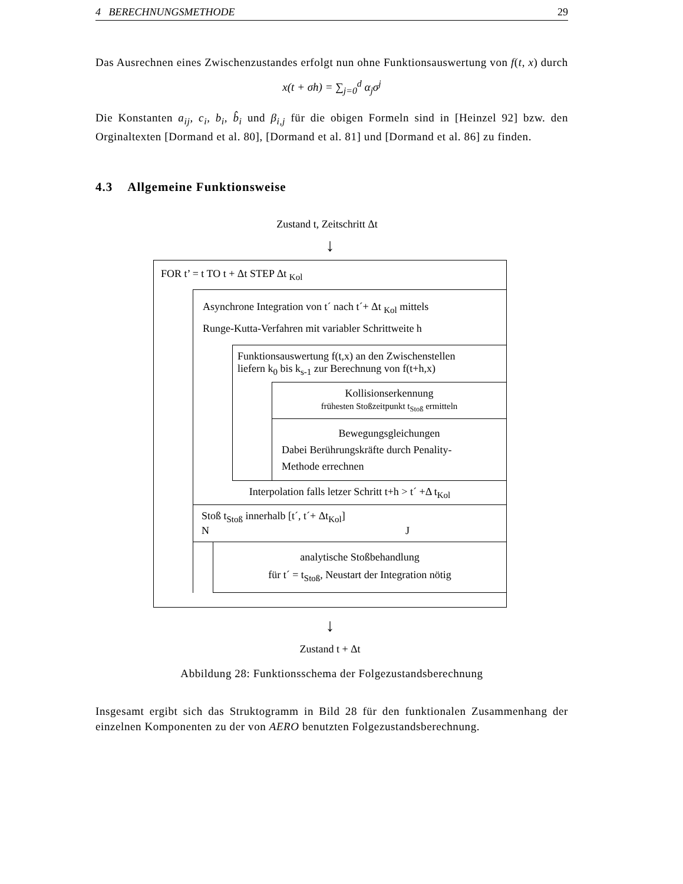4 BERECHNUNGSMETHODE 29
Das Ausrechnen eines Zwischenzustandes erfolgt nun ohne Funktionsauswertung von f(t, x) durch
x(t + σh) = ∑<sub>j=0</sub><sup>d</sup> α<sub>j</sub>σ<sup>j</sup>
Die Konstanten a<sub>ij</sub>, c<sub>i</sub>, b<sub>i</sub>, b̂<sub>i</sub> und β<sub>i,j</sub> für die obigen Formeln sind in [Heinzel 92] bzw. den Orginaltexten [Dormand et al. 80], [Dormand et al. 81] und [Dormand et al. 86] zu finden.
4.3 Allgemeine Funktionsweise
Zustand t, Zeitschritt Δt
↓
FOR t’ = t TO t + Δt STEP Δt <sub>Kol</sub>
Asynchrone Integration von t´ nach t´+ Δt <sub>Kol</sub> mittels
Runge-Kutta-Verfahren mit variabler Schrittweite h
Funktionsauswertung f(t,x) an den Zwischenstellen
liefern k<sub>0</sub> bis k<sub>s-1</sub> zur Berechnung von f(t+h,x)
Kollisionserkennung
frühesten Stoßzeitpunkt t<sub>Stoß</sub> ermitteln
Bewegungsgleichungen
Dabei Berührungskräfte durch Penality-
Methode errechnen
Interpolation falls letzer Schritt t+h > t´ +Δ t<sub>Kol</sub>
Stoß t<sub>Stoß</sub> innerhalb [t´, t´+ Δt<sub>Kol</sub>]
N J
analytische Stoßbehandlung
für t´ = t<sub>Stoß</sub>, Neustart der Integration nötig
↓
Zustand t + Δt
Abbildung 28: Funktionsschema der Folgezustandsberechnung
Insgesamt ergibt sich das Struktogramm in Bild 28 für den funktionalen Zusammenhang der einzelnen Komponenten zu der von AERO benutzten Folgezustandsberechnung.